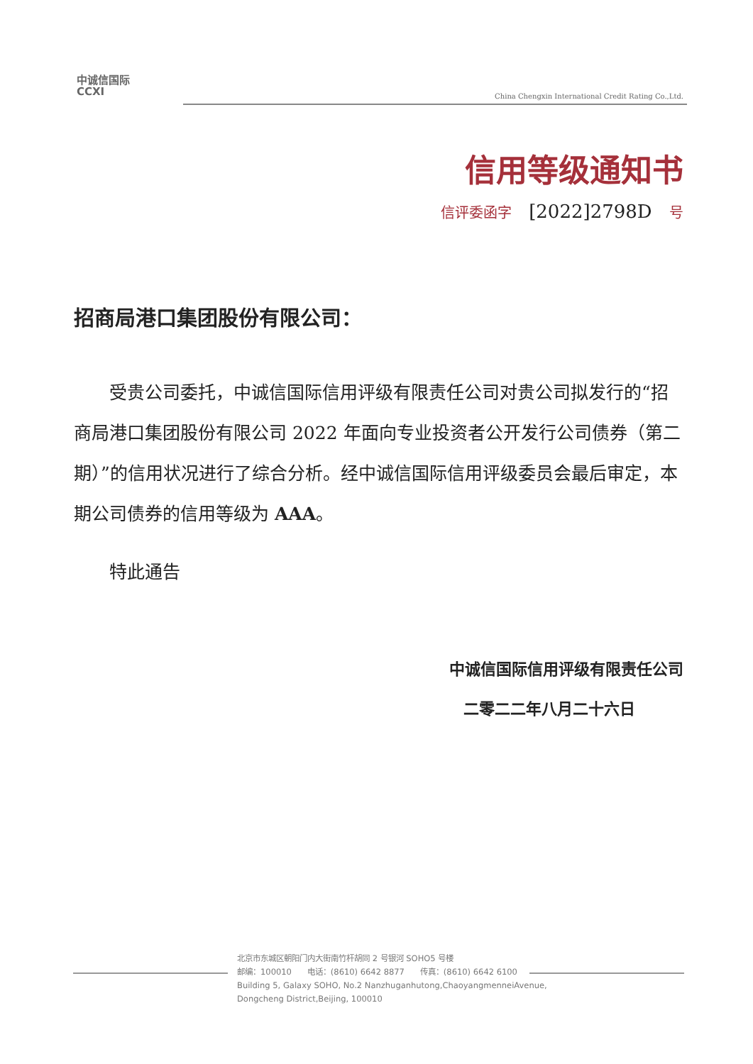中诚信国际
CCXI
China Chengxin International Credit Rating Co.,Ltd.
信用等级通知书
信评委函字 [2022]2798D 号
招商局港口集团股份有限公司：
受贵公司委托，中诚信国际信用评级有限责任公司对贵公司拟发行的“招商局港口集团股份有限公司 2022 年面向专业投资者公开发行公司债券（第二期）”的信用状况进行了综合分析。经中诚信国际信用评级委员会最后审定，本期公司债券的信用等级为 AAA。
特此通告
中诚信国际信用评级有限责任公司
二零二二年八月二十六日
北京市东城区朝阳门内大街南竹杆胡同 2 号银河 SOHO5 号楼
邮编：100010 电话：(8610) 6642 8877 传真：(8610) 6642 6100
Building 5, Galaxy SOHO, No.2 Nanzhuganhutong,ChaoyangmenneiAvenue,
Dongcheng District,Beijing, 100010